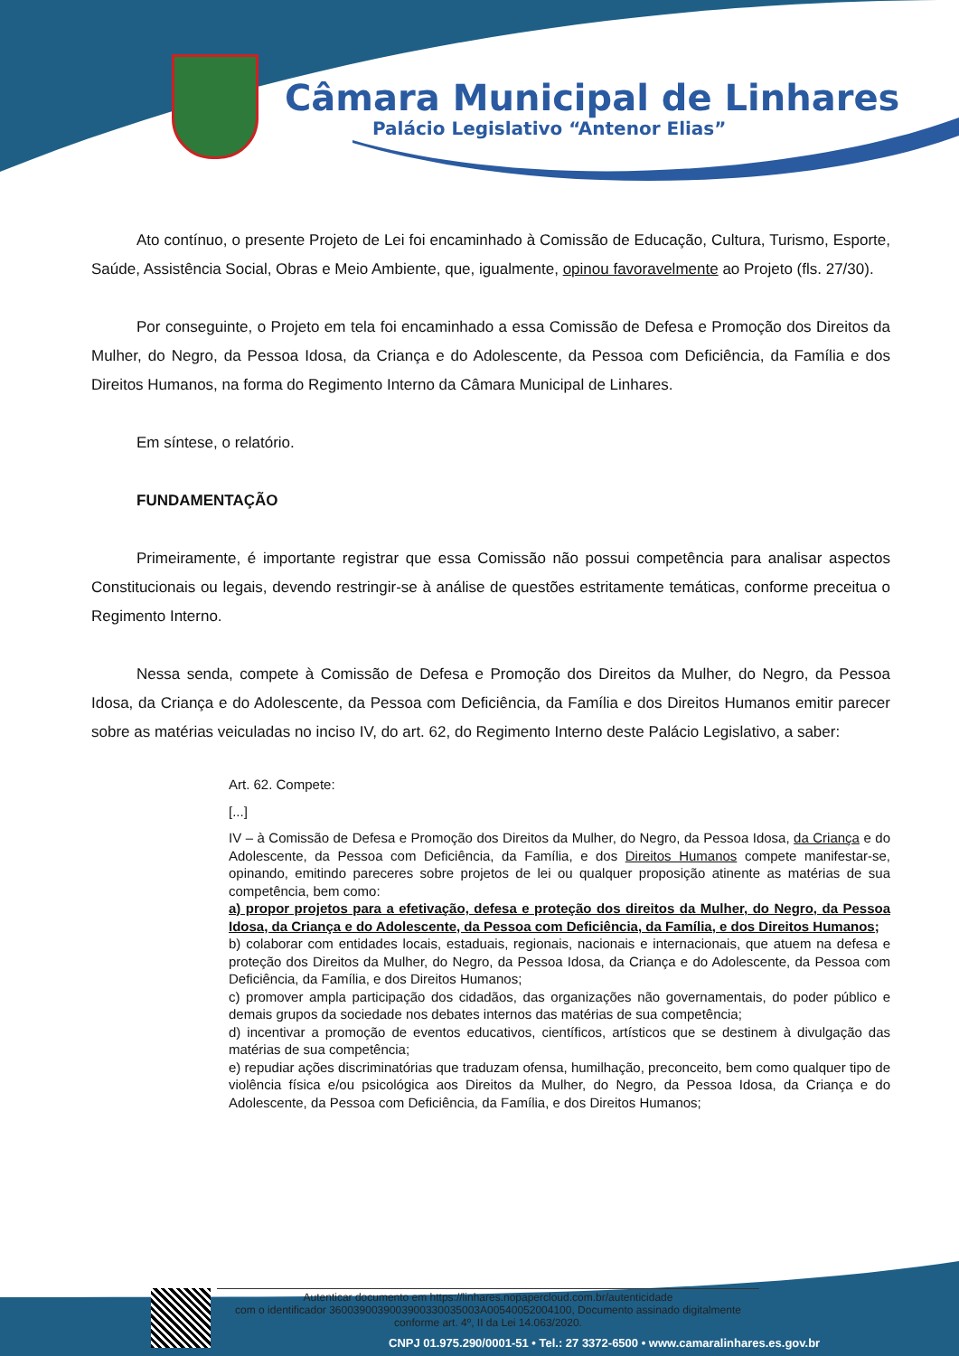Câmara Municipal de Linhares
Palácio Legislativo “Antenor Elias”
Ato contínuo, o presente Projeto de Lei foi encaminhado à Comissão de Educação, Cultura, Turismo, Esporte, Saúde, Assistência Social, Obras e Meio Ambiente, que, igualmente, opinou favoravelmente ao Projeto (fls. 27/30).
Por conseguinte, o Projeto em tela foi encaminhado a essa Comissão de Defesa e Promoção dos Direitos da Mulher, do Negro, da Pessoa Idosa, da Criança e do Adolescente, da Pessoa com Deficiência, da Família e dos Direitos Humanos, na forma do Regimento Interno da Câmara Municipal de Linhares.
Em síntese, o relatório.
FUNDAMENTAÇÃO
Primeiramente, é importante registrar que essa Comissão não possui competência para analisar aspectos Constitucionais ou legais, devendo restringir-se à análise de questões estritamente temáticas, conforme preceitua o Regimento Interno.
Nessa senda, compete à Comissão de Defesa e Promoção dos Direitos da Mulher, do Negro, da Pessoa Idosa, da Criança e do Adolescente, da Pessoa com Deficiência, da Família e dos Direitos Humanos emitir parecer sobre as matérias veiculadas no inciso IV, do art. 62, do Regimento Interno deste Palácio Legislativo, a saber:
Art. 62. Compete:
[...]
IV – à Comissão de Defesa e Promoção dos Direitos da Mulher, do Negro, da Pessoa Idosa, da Criança e do Adolescente, da Pessoa com Deficiência, da Família, e dos Direitos Humanos compete manifestar-se, opinando, emitindo pareceres sobre projetos de lei ou qualquer proposição atinente as matérias de sua competência, bem como:
a) propor projetos para a efetivação, defesa e proteção dos direitos da Mulher, do Negro, da Pessoa Idosa, da Criança e do Adolescente, da Pessoa com Deficiência, da Família, e dos Direitos Humanos;
b) colaborar com entidades locais, estaduais, regionais, nacionais e internacionais, que atuem na defesa e proteção dos Direitos da Mulher, do Negro, da Pessoa Idosa, da Criança e do Adolescente, da Pessoa com Deficiência, da Família, e dos Direitos Humanos;
c) promover ampla participação dos cidadãos, das organizações não governamentais, do poder público e demais grupos da sociedade nos debates internos das matérias de sua competência;
d) incentivar a promoção de eventos educativos, científicos, artísticos que se destinem à divulgação das matérias de sua competência;
e) repudiar ações discriminatórias que traduzam ofensa, humilhação, preconceito, bem como qualquer tipo de violência física e/ou psicológica aos Direitos da Mulher, do Negro, da Pessoa Idosa, da Criança e do Adolescente, da Pessoa com Deficiência, da Família, e dos Direitos Humanos;
Autenticar documento em https://linhares.nopapercloud.com.br/autenticidade
com o identificador 3600390039003900330035003A00540052004100, Documento assinado digitalmente
conforme art. 4º, II da Lei 14.063/2020.
CNPJ 01.975.290/0001-51 • Tel.: 27 3372-6500 • www.camaralinhares.es.gov.br